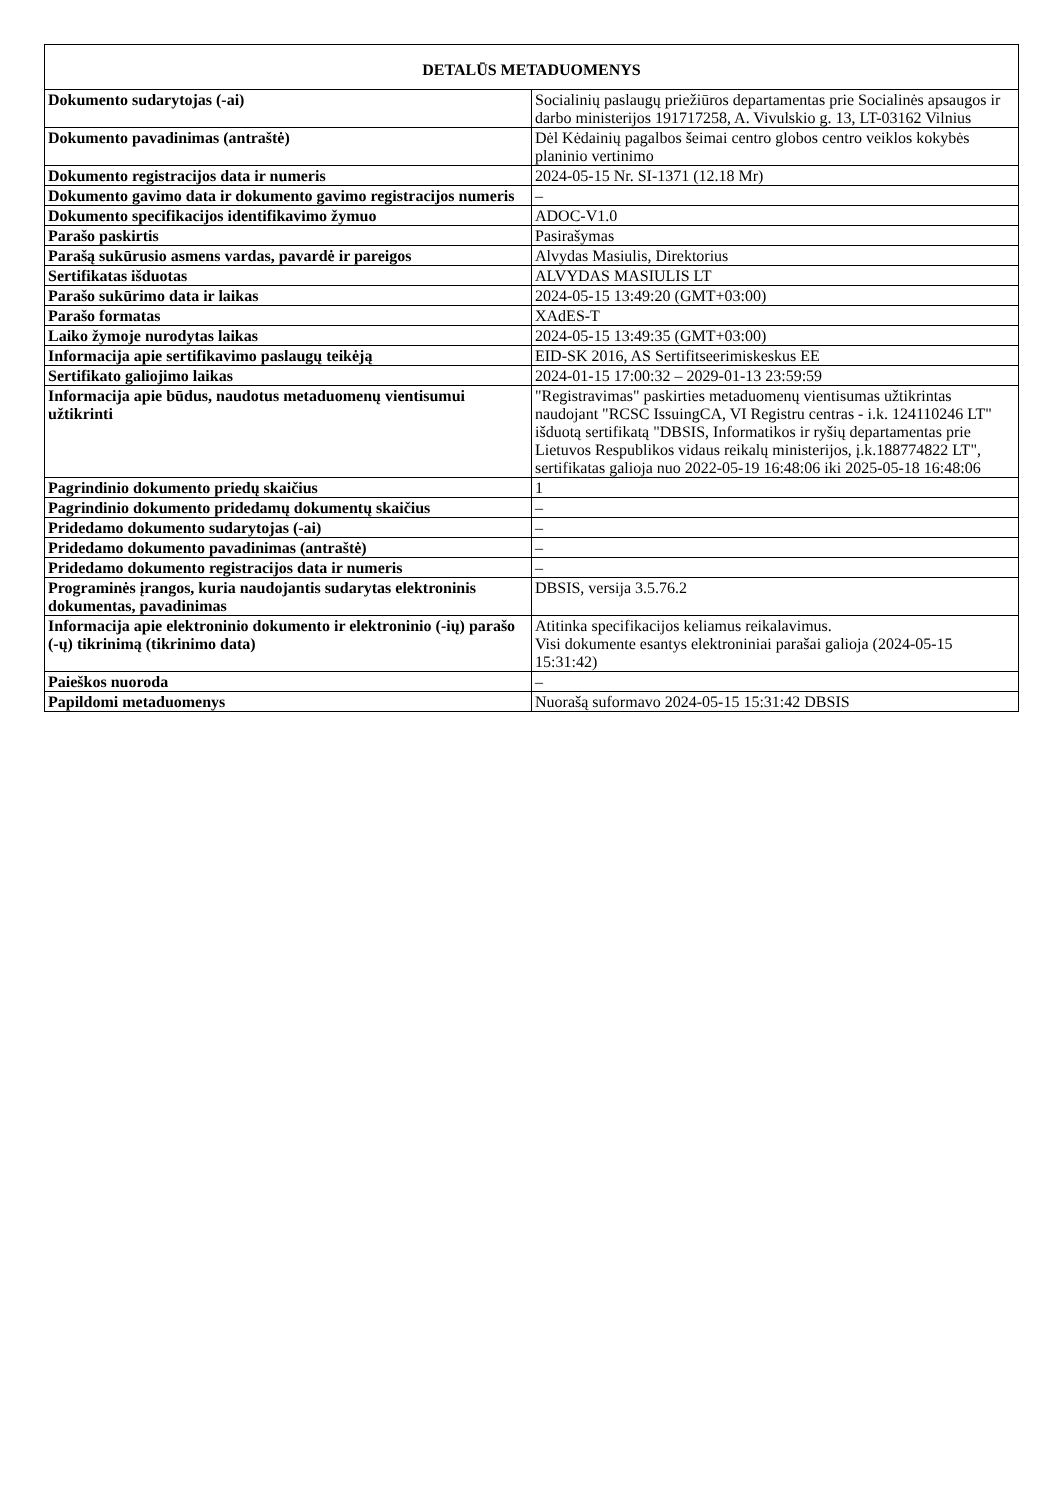| DETALŪS METADUOMENYS | |
| --- | --- |
| Dokumento sudarytojas (-ai) | Socialinių paslaugų priežiūros departamentas prie Socialinės apsaugos ir darbo ministerijos 191717258, A. Vivulskio g. 13, LT-03162 Vilnius |
| Dokumento pavadinimas (antraštė) | Dėl Kėdainių pagalbos šeimai centro globos centro veiklos kokybės planinio vertinimo |
| Dokumento registracijos data ir numeris | 2024-05-15 Nr. SI-1371 (12.18 Mr) |
| Dokumento gavimo data ir dokumento gavimo registracijos numeris | – |
| Dokumento specifikacijos identifikavimo žymuo | ADOC-V1.0 |
| Parašo paskirtis | Pasirašymas |
| Parašą sukūrusio asmens vardas, pavardė ir pareigos | Alvydas Masiulis, Direktorius |
| Sertifikatas išduotas | ALVYDAS MASIULIS LT |
| Parašo sukūrimo data ir laikas | 2024-05-15 13:49:20 (GMT+03:00) |
| Parašo formatas | XAdES-T |
| Laiko žymoje nurodytas laikas | 2024-05-15 13:49:35 (GMT+03:00) |
| Informacija apie sertifikavimo paslaugų teikėją | EID-SK 2016, AS Sertifitseerimiskeskus EE |
| Sertifikato galiojimo laikas | 2024-01-15 17:00:32 – 2029-01-13 23:59:59 |
| Informacija apie būdus, naudotus metaduomenų vientisumui užtikrinti | "Registravimas" paskirties metaduomenų vientisumas užtikrintas naudojant "RCSC IssuingCA, VI Registru centras - i.k. 124110246 LT" išduotą sertifikatą "DBSIS, Informatikos ir ryšių departamentas prie Lietuvos Respublikos vidaus reikalų ministerijos, į.k.188774822 LT", sertifikatas galioja nuo 2022-05-19 16:48:06 iki 2025-05-18 16:48:06 |
| Pagrindinio dokumento priedų skaičius | 1 |
| Pagrindinio dokumento pridedamų dokumentų skaičius | – |
| Pridedamo dokumento sudarytojas (-ai) | – |
| Pridedamo dokumento pavadinimas (antraštė) | – |
| Pridedamo dokumento registracijos data ir numeris | – |
| Programinės įrangos, kuria naudojantis sudarytas elektroninis dokumentas, pavadinimas | DBSIS, versija 3.5.76.2 |
| Informacija apie elektroninio dokumento ir elektroninio (-ių) parašo (-ų) tikrinimą (tikrinimo data) | Atitinka specifikacijos keliamus reikalavimus. Visi dokumente esantys elektroniniai parašai galioja (2024-05-15 15:31:42) |
| Paieškos nuoroda | – |
| Papildomi metaduomenys | Nuorašą suformavo 2024-05-15 15:31:42 DBSIS |